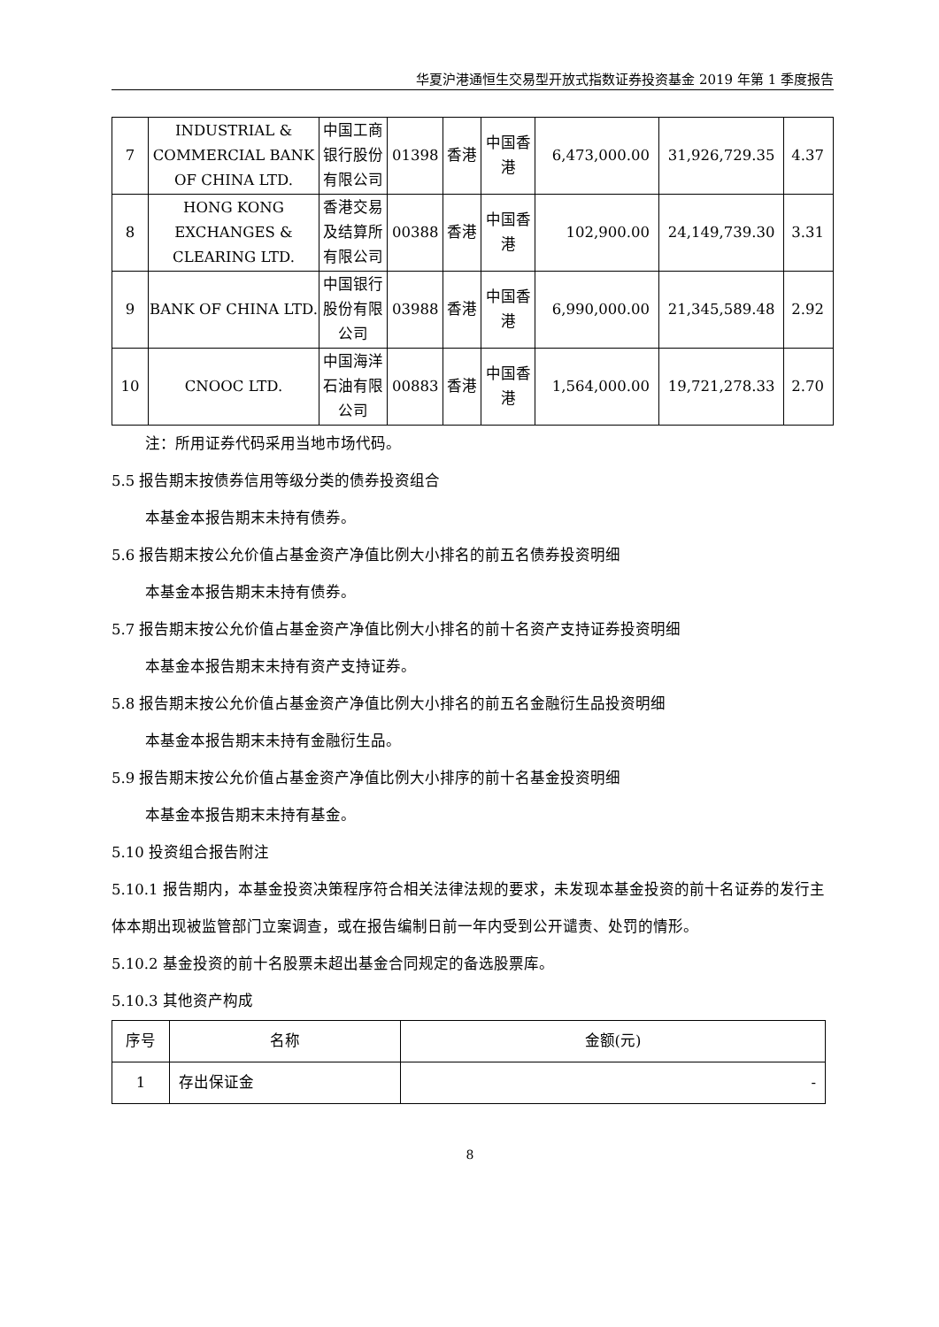华夏沪港通恒生交易型开放式指数证券投资基金 2019 年第 1 季度报告
| 7 | INDUSTRIAL & COMMERCIAL BANK OF CHINA LTD. | 中国工商银行股份有限公司 | 01398 | 香港 | 中国香港 | 6,473,000.00 | 31,926,729.35 | 4.37 |
| 8 | HONG KONG EXCHANGES & CLEARING LTD. | 香港交易及结算所有限公司 | 00388 | 香港 | 中国香港 | 102,900.00 | 24,149,739.30 | 3.31 |
| 9 | BANK OF CHINA LTD. | 中国银行股份有限公司 | 03988 | 香港 | 中国香港 | 6,990,000.00 | 21,345,589.48 | 2.92 |
| 10 | CNOOC LTD. | 中国海洋石油有限公司 | 00883 | 香港 | 中国香港 | 1,564,000.00 | 19,721,278.33 | 2.70 |
注：所用证券代码采用当地市场代码。
5.5 报告期末按债券信用等级分类的债券投资组合
本基金本报告期末未持有债券。
5.6 报告期末按公允价值占基金资产净值比例大小排名的前五名债券投资明细
本基金本报告期末未持有债券。
5.7 报告期末按公允价值占基金资产净值比例大小排名的前十名资产支持证券投资明细
本基金本报告期末未持有资产支持证券。
5.8 报告期末按公允价值占基金资产净值比例大小排名的前五名金融衍生品投资明细
本基金本报告期末未持有金融衍生品。
5.9 报告期末按公允价值占基金资产净值比例大小排序的前十名基金投资明细
本基金本报告期末未持有基金。
5.10 投资组合报告附注
5.10.1 报告期内，本基金投资决策程序符合相关法律法规的要求，未发现本基金投资的前十名证券的发行主体本期出现被监管部门立案调查，或在报告编制日前一年内受到公开谴责、处罚的情形。
5.10.2 基金投资的前十名股票未超出基金合同规定的备选股票库。
5.10.3 其他资产构成
| 序号 | 名称 | 金额(元) |
| --- | --- | --- |
| 1 | 存出保证金 | - |
8